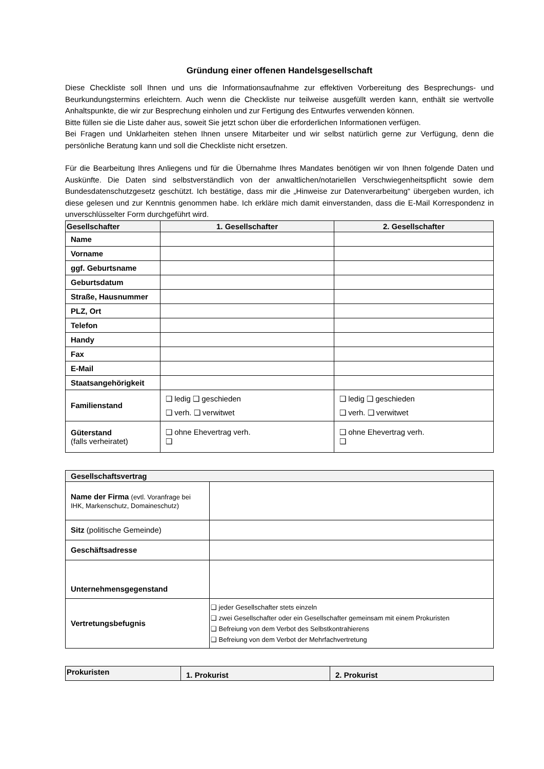Gründung einer offenen Handelsgesellschaft
Diese Checkliste soll Ihnen und uns die Informationsaufnahme zur effektiven Vorbereitung des Besprechungs- und Beurkundungstermins erleichtern. Auch wenn die Checkliste nur teilweise ausgefüllt werden kann, enthält sie wertvolle Anhaltspunkte, die wir zur Besprechung einholen und zur Fertigung des Entwurfes verwenden können.
Bitte füllen sie die Liste daher aus, soweit Sie jetzt schon über die erforderlichen Informationen verfügen.
Bei Fragen und Unklarheiten stehen Ihnen unsere Mitarbeiter und wir selbst natürlich gerne zur Verfügung, denn die persönliche Beratung kann und soll die Checkliste nicht ersetzen.
Für die Bearbeitung Ihres Anliegens und für die Übernahme Ihres Mandates benötigen wir von Ihnen folgende Daten und Auskünfte. Die Daten sind selbstverständlich von der anwaltlichen/notariellen Verschwiegenheitspflicht sowie dem Bundesdatenschutzgesetz geschützt. Ich bestätige, dass mir die „Hinweise zur Datenverarbeitung“ übergeben wurden, ich diese gelesen und zur Kenntnis genommen habe. Ich erkläre mich damit einverstanden, dass die E-Mail Korrespondenz in unverschlüsselter Form durchgeführt wird.
| Gesellschafter | 1. Gesellschafter | 2. Gesellschafter |
| --- | --- | --- |
| Name | | |
| Vorname | | |
| ggf. Geburtsname | | |
| Geburtsdatum | | |
| Straße, Hausnummer | | |
| PLZ, Ort | | |
| Telefon | | |
| Handy | | |
| Fax | | |
| E-Mail | | |
| Staatsangehörigkeit | | |
| Familienstand | ❑ ledig ❑ geschieden ❑ verh. ❑ verwitwet | ❑ ledig ❑ geschieden ❑ verh. ❑ verwitwet |
| Güterstand (falls verheiratet) | ❑ ohne Ehevertrag verh. ❑ | ❑ ohne Ehevertrag verh. ❑ |
| Gesellschaftsvertrag | |
| --- | --- |
| Name der Firma (evtl. Voranfrage bei IHK, Markenschutz, Domaineschutz) | |
| Sitz (politische Gemeinde) | |
| Geschäftsadresse | |
| Unternehmensgegenstand | |
| Vertretungsbefugnis | ❑ jeder Gesellschafter stets einzeln ❑ zwei Gesellschafter oder ein Gesellschafter gemeinsam mit einem Prokuristen ❑ Befreiung von dem Verbot des Selbstkontrahierens ❑ Befreiung von dem Verbot der Mehrfachvertretung |
| Prokuristen | 1. Prokurist | 2. Prokurist |
| --- | --- | --- |